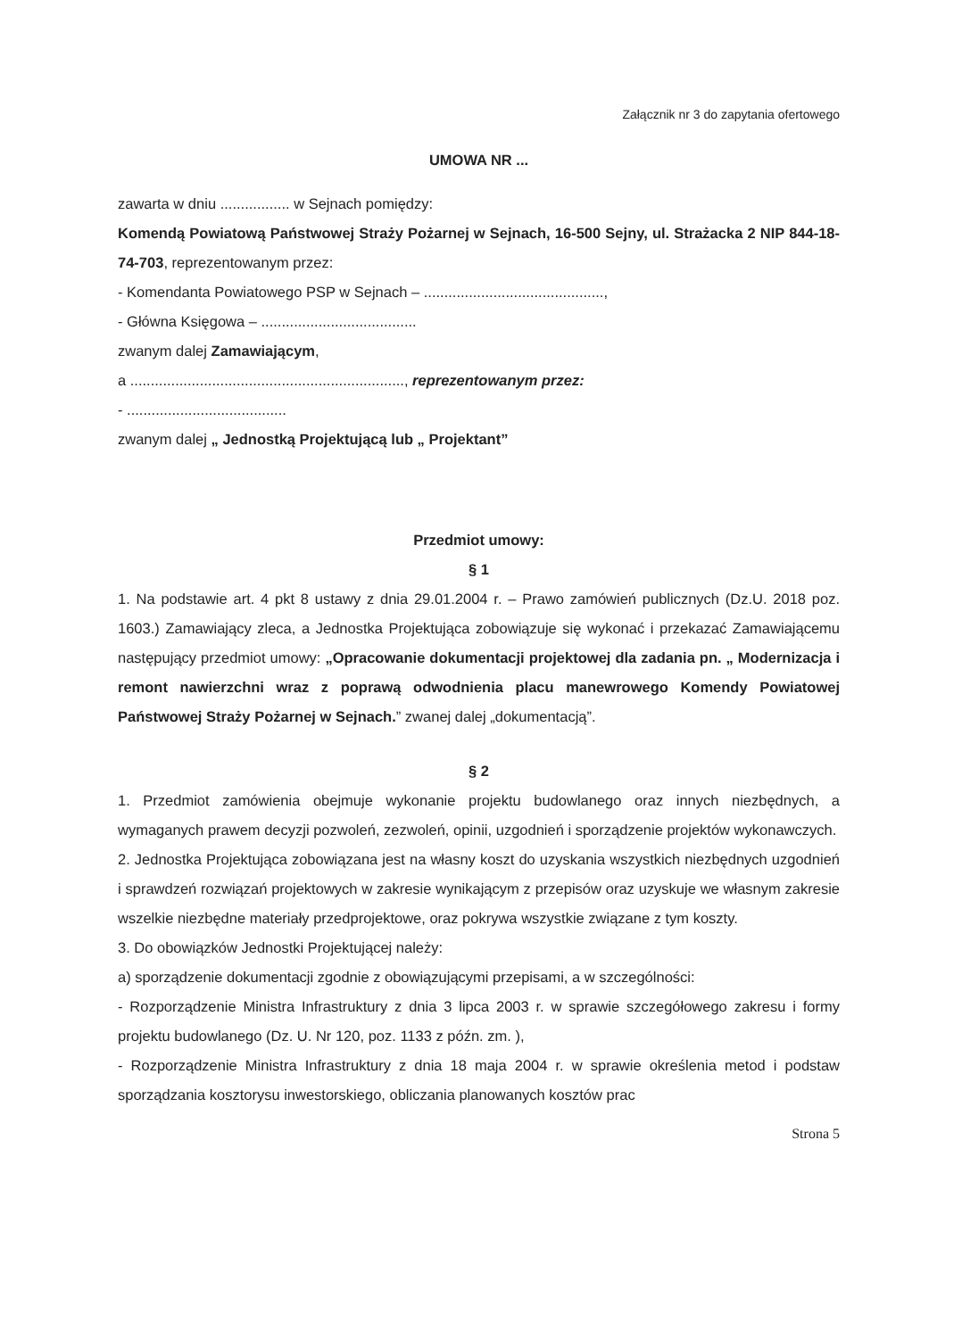Załącznik nr 3 do zapytania ofertowego
UMOWA NR ...
zawarta w dniu ................. w Sejnach pomiędzy:
Komendą Powiatową Państwowej Straży Pożarnej w Sejnach, 16-500 Sejny, ul. Strażacka 2 NIP 844-18-74-703, reprezentowanym przez:
- Komendanta Powiatowego PSP w Sejnach – ............................................,
- Główna Księgowa – ......................................
zwanym dalej Zamawiającym,
a ..................................................................., reprezentowanym przez:
- .......................................
zwanym dalej „ Jednostką Projektującą lub „ Projektant”
Przedmiot umowy:
§ 1
1. Na podstawie art. 4 pkt 8 ustawy z dnia 29.01.2004 r. – Prawo zamówień publicznych (Dz.U. 2018 poz. 1603.) Zamawiający zleca, a Jednostka Projektująca zobowiązuje się wykonać i przekazać Zamawiającemu następujący przedmiot umowy: „Opracowanie dokumentacji projektowej dla zadania pn. „ Modernizacja i remont nawierzchni wraz z poprawą odwodnienia placu manewrowego Komendy Powiatowej Państwowej Straży Pożarnej w Sejnach.” zwanej dalej „dokumentacją”.
§ 2
1. Przedmiot zamówienia obejmuje wykonanie projektu budowlanego oraz innych niezbędnych, a wymaganych prawem decyzji pozwoleń, zezwoleń, opinii, uzgodnień i sporządzenie projektów wykonawczych.
2. Jednostka Projektująca zobowiązana jest na własny koszt do uzyskania wszystkich niezbędnych uzgodnień i sprawdzeń rozwiązań projektowych w zakresie wynikającym z przepisów oraz uzyskuje we własnym zakresie wszelkie niezbędne materiały przedprojektowe, oraz pokrywa wszystkie związane z tym koszty.
3. Do obowiązków Jednostki Projektującej należy:
a) sporządzenie dokumentacji zgodnie z obowiązującymi przepisami, a w szczególności:
- Rozporządzenie Ministra Infrastruktury z dnia 3 lipca 2003 r. w sprawie szczegółowego zakresu i formy projektu budowlanego (Dz. U. Nr 120, poz. 1133 z późn. zm. ),
- Rozporządzenie Ministra Infrastruktury z dnia 18 maja 2004 r. w sprawie określenia metod i podstaw sporządzania kosztorysu inwestorskiego, obliczania planowanych kosztów prac
Strona 5